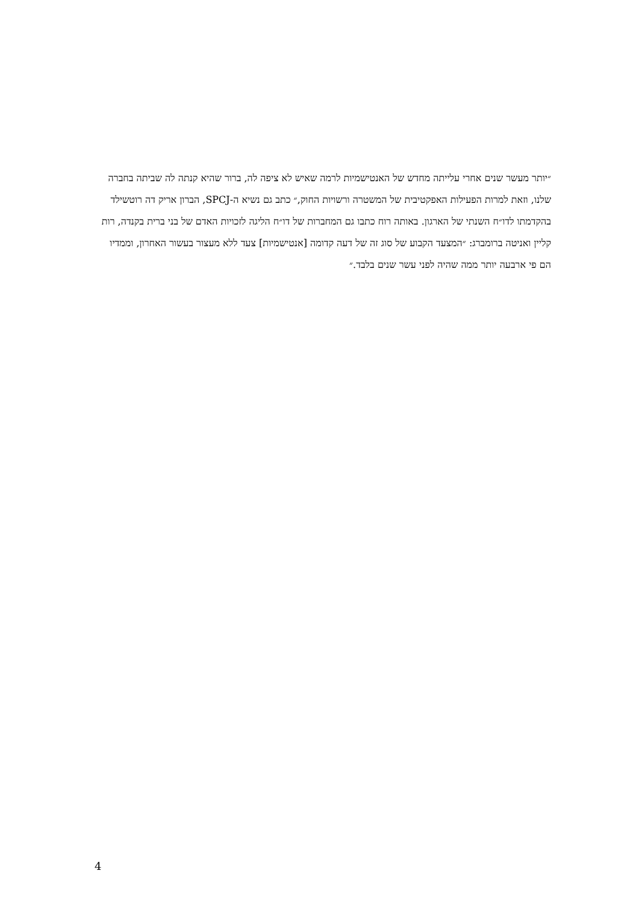״יותר מעשר שנים אחרי עלייתה מחדש של האנטישמיות לרמה שאיש לא ציפה לה, ברור שהיא קנתה לה שביתה בחברה שלנו, וזאת למרות הפעילות האפקטיבית של המשטרה ורשויות החוק,״ כתב גם נשיא ה-SPCJ, הברון אריק דה רוטשילד בהקדמתו לדו״ח השנתי של הארגון. באותה רוח כתבו גם המחברות של דו״ח הליגה לזכויות האדם של בני ברית בקנדה, רות קליין ואניטה ברומברג: ״המצעד הקבוע של סוג זה של דעה קדומה [אנטישמיות] צעד ללא מעצור בעשור האחרון, וממדיו הם פי ארבעה יותר ממה שהיה לפני עשר שנים בלבד.״
4